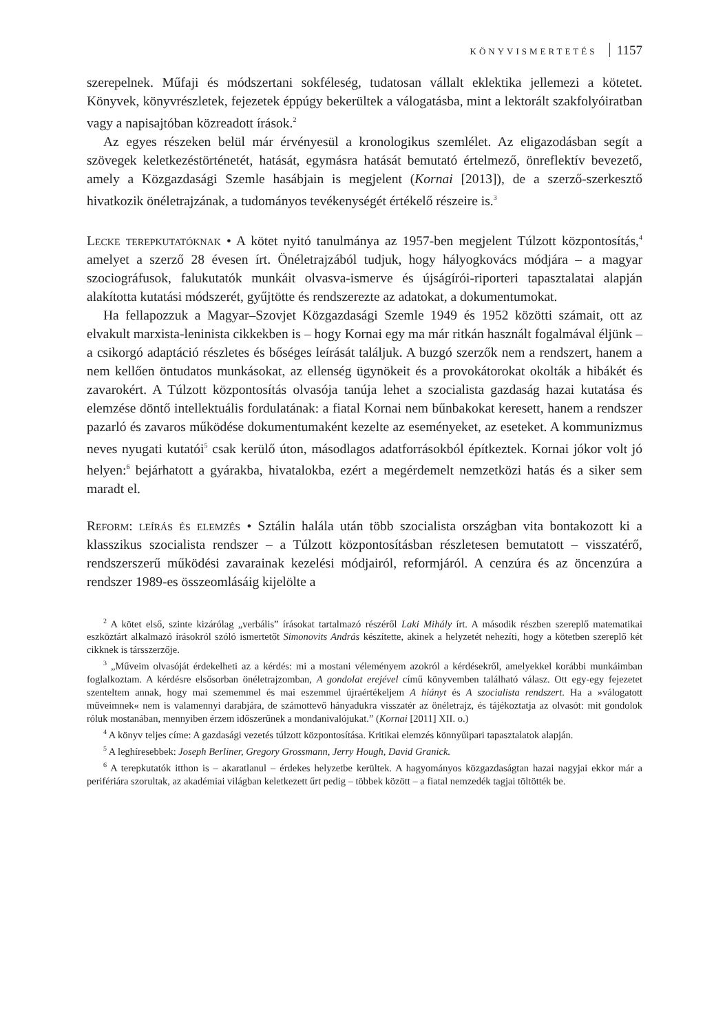KÖNYVISMERTETÉS 1157
szerepelnek. Műfaji és módszertani sokféleség, tudatosan vállalt eklektika jellemezi a kötetet. Könyvek, könyvrészletek, fejezetek éppúgy bekerültek a válogatásba, mint a lektorált szakfolyóiratban vagy a napisajtóban közreadott írások.<sup>2</sup>
Az egyes részeken belül már érvényesül a kronologikus szemlélet. Az eligazodásban segít a szövegek keletkezéstörténetét, hatását, egymásra hatását bemutató értelmező, önreflektív bevezető, amely a Közgazdasági Szemle hasábjain is megjelent (Kornai [2013]), de a szerző-szerkesztő hivatkozik önéletrajzának, a tudományos tevékenységét értékelő részeire is.<sup>3</sup>
Lecke terepkutatóknak • A kötet nyitó tanulmánya az 1957-ben megjelent Túlzott központosítás,<sup>4</sup> amelyet a szerző 28 évesen írt. Önéletrajzából tudjuk, hogy hályogkovács módjára – a magyar szociográfusok, falukutatók munkáit olvasva-ismerve és újságírói-riporteri tapasztalatai alapján alakította kutatási módszerét, gyűjtötte és rendszerezte az adatokat, a dokumentumokat.
Ha fellapozzuk a Magyar–Szovjet Közgazdasági Szemle 1949 és 1952 közötti számait, ott az elvakult marxista-leninista cikkekben is – hogy Kornai egy ma már ritkán használt fogalmával éljünk – a csikorgó adaptáció részletes és bőséges leírását találjuk. A buzgó szerzők nem a rendszert, hanem a nem kellően öntudatos munkásokat, az ellenség ügynökeit és a provokátorokat okolták a hibákét és zavarokért. A Túlzott központosítás olvasója tanúja lehet a szocialista gazdaság hazai kutatása és elemzése döntő intellektuális fordulatának: a fiatal Kornai nem bűnbakokat keresett, hanem a rendszer pazarló és zavaros működése dokumentumaként kezelte az eseményeket, az eseteket. A kommunizmus neves nyugati kutatói<sup>5</sup> csak kerülő úton, másodlagos adatforrásokból építkeztek. Kornai jókor volt jó helyen:<sup>6</sup> bejárhatott a gyárakba, hivatalokba, ezért a megérdemelt nemzetközi hatás és a siker sem maradt el.
Reform: leírás és elemzés • Sztálin halála után több szocialista országban vita bontakozott ki a klasszikus szocialista rendszer – a Túlzott központosításban részletesen bemutatott – visszatérő, rendszerszerű működési zavarainak kezelési módjairól, reformjáról. A cenzúra és az öncenzúra a rendszer 1989-es összeomlásáig kijelölte a
<sup>2</sup> A kötet első, szinte kizárólag „verbális” írásokat tartalmazó részéről Laki Mihály írt. A második részben szereplő matematikai eszköztárt alkalmazó írásokról szóló ismertetőt Simonovits András készítette, akinek a helyzetét nehezíti, hogy a kötetben szereplő két cikknek is társszerzője.
<sup>3</sup> „Műveim olvasóját érdekelheti az a kérdés: mi a mostani véleményem azokról a kérdésekről, amelyekkel korábbi munkáimban foglalkoztam. A kérdésre elsősorban önéletrajzomban, A gondolat erejével című könyvemben található válasz. Ott egy-egy fejezetet szenteltem annak, hogy mai szememmel és mai eszemmel újraértékeljem A hiányt és A szocialista rendszert. Ha a »válogatott műveimnek« nem is valamennyi darabjára, de számottevő hányadukra visszatér az önéletrajz, és tájékoztatja az olvasót: mit gondolok róluk mostanában, mennyiben érzem időszerűnek a mondanivalójukat.” (Kornai [2011] XII. o.)
<sup>4</sup> A könyv teljes címe: A gazdasági vezetés túlzott központosítása. Kritikai elemzés könnyűipari tapasztalatok alapján.
<sup>5</sup> A leghíresebbek: Joseph Berliner, Gregory Grossmann, Jerry Hough, David Granick.
<sup>6</sup> A terepkutatók itthon is – akaratlanul – érdekes helyzetbe kerültek. A hagyományos közgazdaságtan hazai nagyjai ekkor már a perifériára szorultak, az akadémiai világban keletkezett űrt pedig – többek között – a fiatal nemzedék tagjai töltötték be.